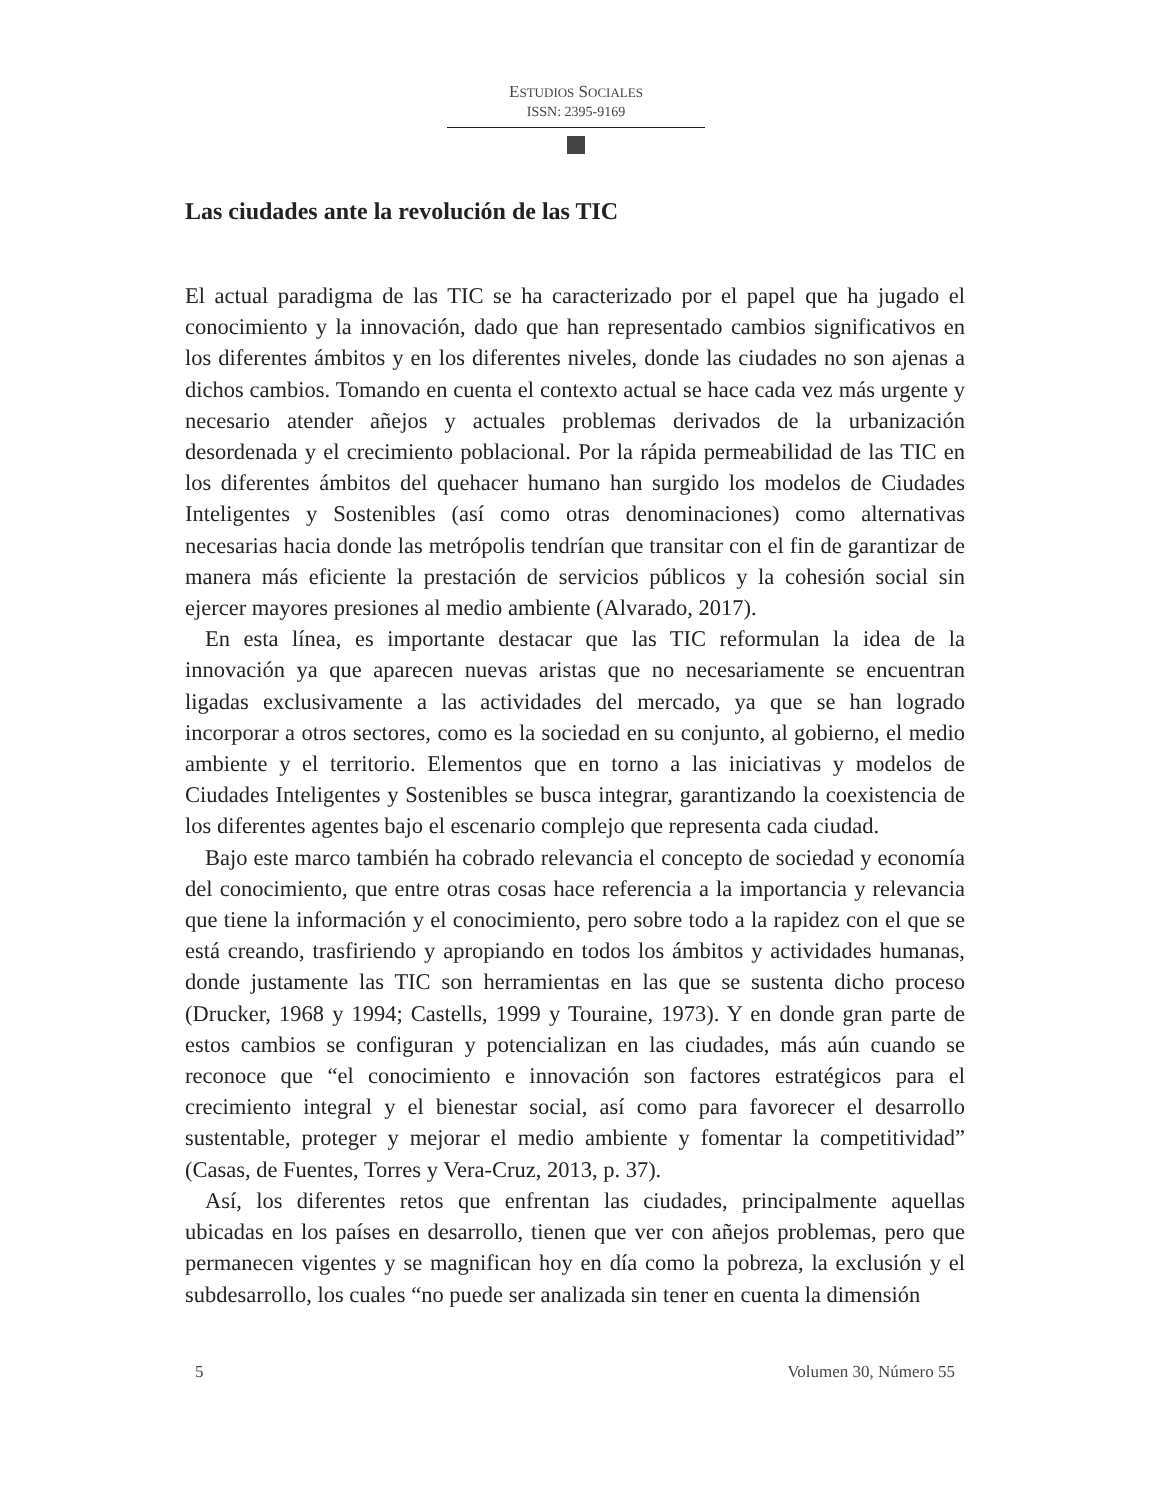ESTUDIOS SOCIALES
ISSN: 2395-9169
Las ciudades ante la revolución de las TIC
El actual paradigma de las TIC se ha caracterizado por el papel que ha jugado el conocimiento y la innovación, dado que han representado cambios significativos en los diferentes ámbitos y en los diferentes niveles, donde las ciudades no son ajenas a dichos cambios. Tomando en cuenta el contexto actual se hace cada vez más urgente y necesario atender añejos y actuales problemas derivados de la urbanización desordenada y el crecimiento poblacional. Por la rápida permeabilidad de las TIC en los diferentes ámbitos del quehacer humano han surgido los modelos de Ciudades Inteligentes y Sostenibles (así como otras denominaciones) como alternativas necesarias hacia donde las metrópolis tendrían que transitar con el fin de garantizar de manera más eficiente la prestación de servicios públicos y la cohesión social sin ejercer mayores presiones al medio ambiente (Alvarado, 2017).
En esta línea, es importante destacar que las TIC reformulan la idea de la innovación ya que aparecen nuevas aristas que no necesariamente se encuentran ligadas exclusivamente a las actividades del mercado, ya que se han logrado incorporar a otros sectores, como es la sociedad en su conjunto, al gobierno, el medio ambiente y el territorio. Elementos que en torno a las iniciativas y modelos de Ciudades Inteligentes y Sostenibles se busca integrar, garantizando la coexistencia de los diferentes agentes bajo el escenario complejo que representa cada ciudad.
Bajo este marco también ha cobrado relevancia el concepto de sociedad y economía del conocimiento, que entre otras cosas hace referencia a la importancia y relevancia que tiene la información y el conocimiento, pero sobre todo a la rapidez con el que se está creando, trasfiriendo y apropiando en todos los ámbitos y actividades humanas, donde justamente las TIC son herramientas en las que se sustenta dicho proceso (Drucker, 1968 y 1994; Castells, 1999 y Touraine, 1973). Y en donde gran parte de estos cambios se configuran y potencializan en las ciudades, más aún cuando se reconoce que “el conocimiento e innovación son factores estratégicos para el crecimiento integral y el bienestar social, así como para favorecer el desarrollo sustentable, proteger y mejorar el medio ambiente y fomentar la competitividad” (Casas, de Fuentes, Torres y Vera-Cruz, 2013, p. 37).
Así, los diferentes retos que enfrentan las ciudades, principalmente aquellas ubicadas en los países en desarrollo, tienen que ver con añejos problemas, pero que permanecen vigentes y se magnifican hoy en día como la pobreza, la exclusión y el subdesarrollo, los cuales “no puede ser analizada sin tener en cuenta la dimensión
5 Volumen 30, Número 55